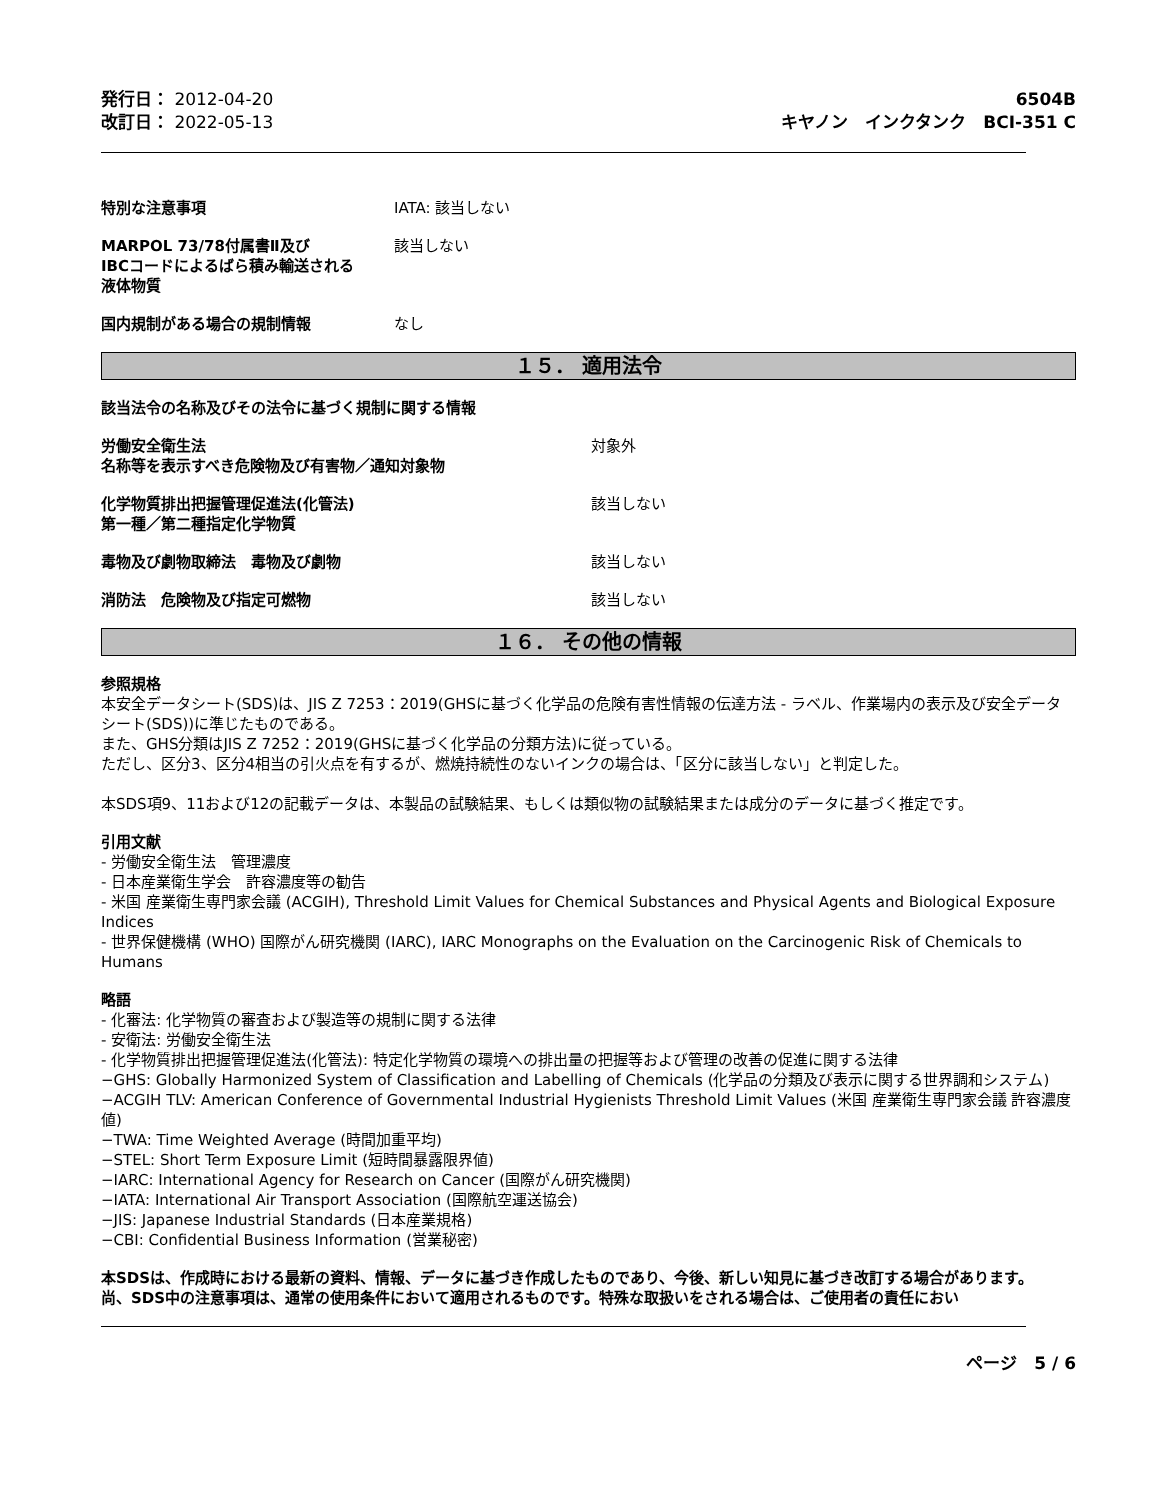発行日： 2012-04-20
改訂日： 2022-05-13
6504B
キヤノン　インクタンク　BCI-351 C
特別な注意事項 IATA: 該当しない
MARPOL 73/78付属書Ⅱ及び
IBCコードによるばら積み輸送される
液体物質
該当しない
国内規制がある場合の規制情報 なし
１５． 適用法令
該当法令の名称及びその法令に基づく規制に関する情報
労働安全衛生法
名称等を表示すべき危険物及び有害物／通知対象物
対象外
化学物質排出把握管理促進法(化管法)
第一種／第二種指定化学物質
該当しない
毒物及び劇物取締法　毒物及び劇物 該当しない
消防法　危険物及び指定可燃物 該当しない
１６． その他の情報
参照規格
本安全データシート(SDS)は、JIS Z 7253：2019(GHSに基づく化学品の危険有害性情報の伝達方法 - ラベル、作業場内の表示及び安全データシート(SDS))に準じたものである。
また、GHS分類はJIS Z 7252：2019(GHSに基づく化学品の分類方法)に従っている。
ただし、区分3、区分4相当の引火点を有するが、燃焼持続性のないインクの場合は、「区分に該当しない」と判定した。
本SDS項9、11および12の記載データは、本製品の試験結果、もしくは類似物の試験結果または成分のデータに基づく推定です。
引用文献
- 労働安全衛生法　管理濃度
- 日本産業衛生学会　許容濃度等の勧告
- 米国 産業衛生専門家会議 (ACGIH), Threshold Limit Values for Chemical Substances and Physical Agents and Biological Exposure Indices
- 世界保健機構 (WHO) 国際がん研究機関 (IARC), IARC Monographs on the Evaluation on the Carcinogenic Risk of Chemicals to Humans
略語
- 化審法: 化学物質の審査および製造等の規制に関する法律
- 安衛法: 労働安全衛生法
- 化学物質排出把握管理促進法(化管法): 特定化学物質の環境への排出量の把握等および管理の改善の促進に関する法律
−GHS: Globally Harmonized System of Classification and Labelling of Chemicals (化学品の分類及び表示に関する世界調和システム)
−ACGIH TLV: American Conference of Governmental Industrial Hygienists Threshold Limit Values (米国 産業衛生専門家会議 許容濃度値)
−TWA: Time Weighted Average (時間加重平均)
−STEL: Short Term Exposure Limit (短時間暴露限界値)
−IARC: International Agency for Research on Cancer (国際がん研究機関)
−IATA: International Air Transport Association (国際航空運送協会)
−JIS: Japanese Industrial Standards (日本産業規格)
−CBI: Confidential Business Information (営業秘密)
本SDSは、作成時における最新の資料、情報、データに基づき作成したものであり、今後、新しい知見に基づき改訂する場合があります。
尚、SDS中の注意事項は、通常の使用条件において適用されるものです。特殊な取扱いをされる場合は、ご使用者の責任におい
ページ　5 / 6